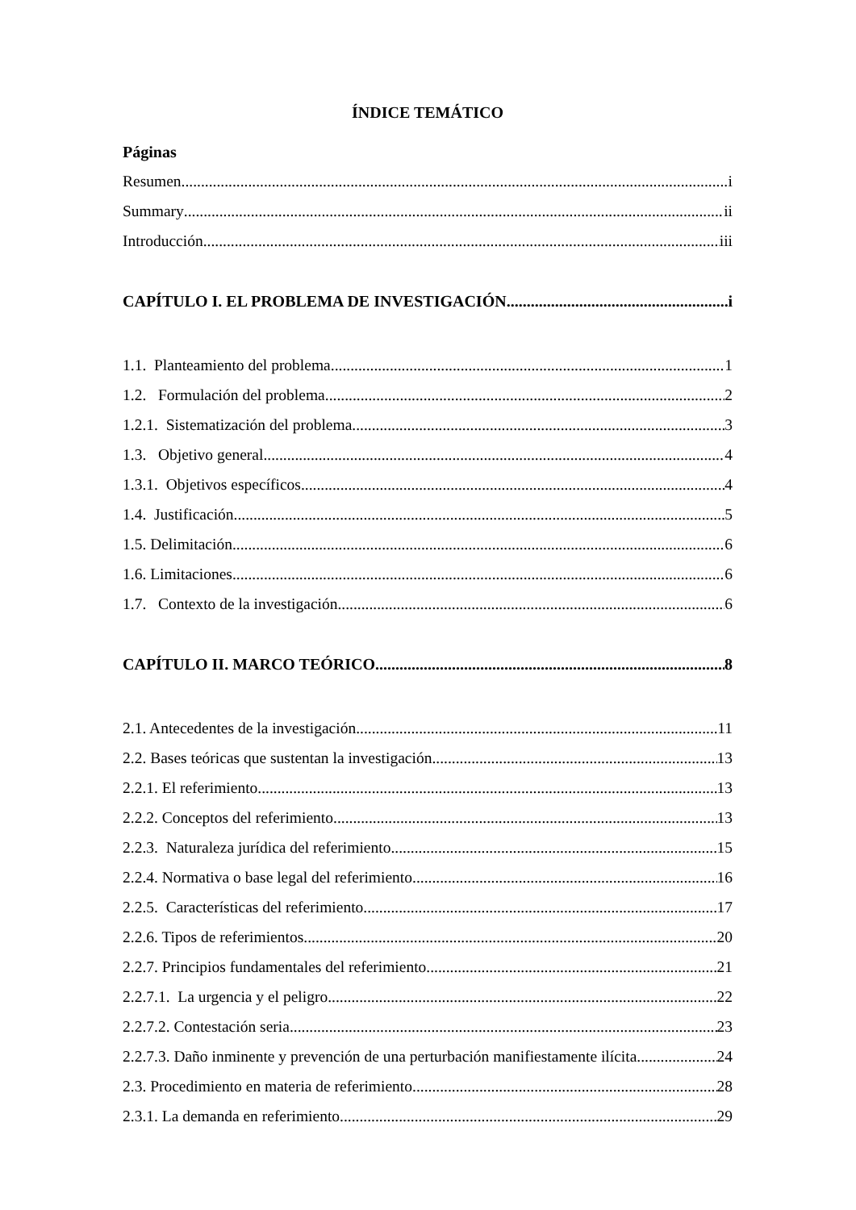ÍNDICE TEMÁTICO
Páginas
Resumen i
Summary ii
Introducción iii
CAPÍTULO I. EL PROBLEMA DE INVESTIGACIÓN i
1.1. Planteamiento del problema 1
1.2. Formulación del problema 2
1.2.1. Sistematización del problema 3
1.3. Objetivo general 4
1.3.1. Objetivos específicos 4
1.4. Justificación 5
1.5. Delimitación 6
1.6. Limitaciones 6
1.7. Contexto de la investigación 6
CAPÍTULO II. MARCO TEÓRICO 8
2.1. Antecedentes de la investigación 11
2.2. Bases teóricas que sustentan la investigación 13
2.2.1. El referimiento 13
2.2.2. Conceptos del referimiento 13
2.2.3. Naturaleza jurídica del referimiento 15
2.2.4. Normativa o base legal del referimiento 16
2.2.5. Características del referimiento 17
2.2.6. Tipos de referimientos 20
2.2.7. Principios fundamentales del referimiento 21
2.2.7.1. La urgencia y el peligro 22
2.2.7.2. Contestación seria 23
2.2.7.3. Daño inminente y prevención de una perturbación manifiestamente ilícita 24
2.3. Procedimiento en materia de referimiento 28
2.3.1. La demanda en referimiento 29